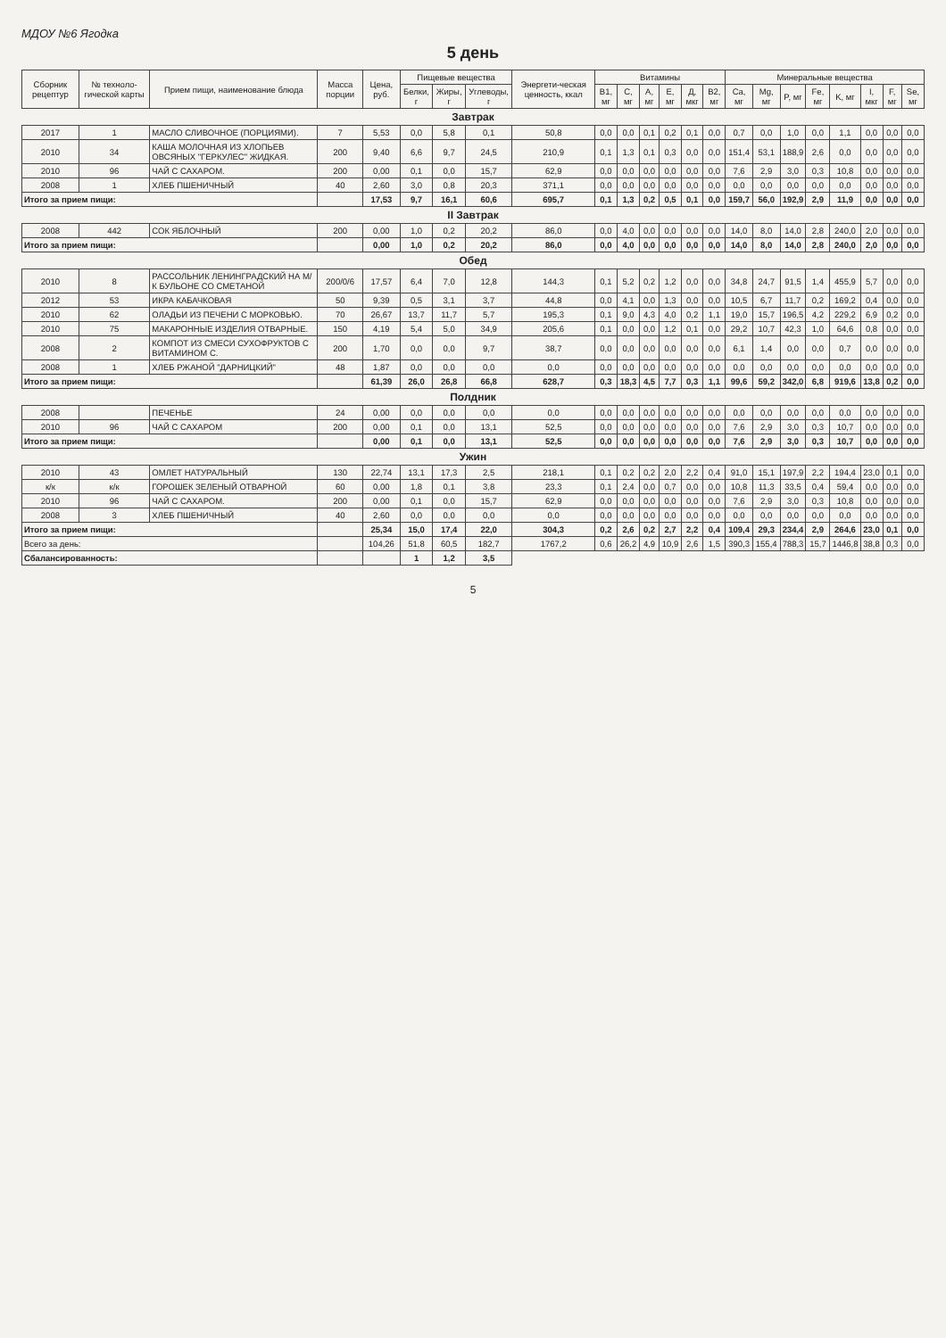МДОУ №6 Ягодка
5 день
| Сборник рецептур | № техноло-гической карты | Прием пищи, наименование блюда | Масса порции | Цена, руб. | Пищевые вещества | | | Энергети-ческая ценность, ккал | Витамины | | | | | | Минеральные вещества | | | | | | | |
| --- | --- | --- | --- | --- | --- | --- | --- | --- | --- | --- | --- | --- | --- | --- | --- | --- | --- | --- | --- | --- | --- | --- |
| | | | | | Белки, г | Жиры, г | Углеводы, г | | B1, мг | C, мг | A, мг | E, мг | Д, мкг | B2, мг | Ca, мг | Mg, мг | P, мг | Fe, мг | K, мг | I, мкг | F, мг | Se, мг |
| Завтрак | | | | | | | | | | | | | | | | | | | | | | |
| 2017 | 1 | МАСЛО СЛИВОЧНОЕ (ПОРЦИЯМИ). | 7 | 5,53 | 0,0 | 5,8 | 0,1 | 50,8 | 0,0 | 0,0 | 0,1 | 0,2 | 0,1 | 0,0 | 0,7 | 0,0 | 1,0 | 0,0 | 1,1 | 0,0 | 0,0 | 0,0 |
| 2010 | 34 | КАША МОЛОЧНАЯ ИЗ ХЛОПЬЕВ ОВСЯНЫХ "ГЕРКУЛЕС" ЖИДКАЯ. | 200 | 9,40 | 6,6 | 9,7 | 24,5 | 210,9 | 0,1 | 1,3 | 0,1 | 0,3 | 0,0 | 0,0 | 151,4 | 53,1 | 188,9 | 2,6 | 0,0 | 0,0 | 0,0 | 0,0 |
| 2010 | 96 | ЧАЙ С САХАРОМ. | 200 | 0,00 | 0,1 | 0,0 | 15,7 | 62,9 | 0,0 | 0,0 | 0,0 | 0,0 | 0,0 | 0,0 | 7,6 | 2,9 | 3,0 | 0,3 | 10,8 | 0,0 | 0,0 | 0,0 |
| 2008 | 1 | ХЛЕБ ПШЕНИЧНЫЙ | 40 | 2,60 | 3,0 | 0,8 | 20,3 | 371,1 | 0,0 | 0,0 | 0,0 | 0,0 | 0,0 | 0,0 | 0,0 | 0,0 | 0,0 | 0,0 | 0,0 | 0,0 | 0,0 | 0,0 |
| Итого за прием пищи: | | | | 17,53 | 9,7 | 16,1 | 60,6 | 695,7 | 0,1 | 1,3 | 0,2 | 0,5 | 0,1 | 0,0 | 159,7 | 56,0 | 192,9 | 2,9 | 11,9 | 0,0 | 0,0 | 0,0 |
| II Завтрак | | | | | | | | | | | | | | | | | | | | | | |
| 2008 | 442 | СОК ЯБЛОЧНЫЙ | 200 | 0,00 | 1,0 | 0,2 | 20,2 | 86,0 | 0,0 | 4,0 | 0,0 | 0,0 | 0,0 | 0,0 | 14,0 | 8,0 | 14,0 | 2,8 | 240,0 | 2,0 | 0,0 | 0,0 |
| Итого за прием пищи: | | | | 0,00 | 1,0 | 0,2 | 20,2 | 86,0 | 0,0 | 4,0 | 0,0 | 0,0 | 0,0 | 0,0 | 14,0 | 8,0 | 14,0 | 2,8 | 240,0 | 2,0 | 0,0 | 0,0 |
| Обед | | | | | | | | | | | | | | | | | | | | | | |
| 2010 | 8 | РАССОЛЬНИК ЛЕНИНГРАДСКИЙ НА М/К БУЛЬОНЕ СО СМЕТАНОЙ | 200/0/6 | 17,57 | 6,4 | 7,0 | 12,8 | 144,3 | 0,1 | 5,2 | 0,2 | 1,2 | 0,0 | 0,0 | 34,8 | 24,7 | 91,5 | 1,4 | 455,9 | 5,7 | 0,0 | 0,0 |
| 2012 | 53 | ИКРА КАБАЧКОВАЯ | 50 | 9,39 | 0,5 | 3,1 | 3,7 | 44,8 | 0,0 | 4,1 | 0,0 | 1,3 | 0,0 | 0,0 | 10,5 | 6,7 | 11,7 | 0,2 | 169,2 | 0,4 | 0,0 | 0,0 |
| 2010 | 62 | ОЛАДЬИ ИЗ ПЕЧЕНИ С МОРКОВЬЮ. | 70 | 26,67 | 13,7 | 11,7 | 5,7 | 195,3 | 0,1 | 9,0 | 4,3 | 4,0 | 0,2 | 1,1 | 19,0 | 15,7 | 196,5 | 4,2 | 229,2 | 6,9 | 0,2 | 0,0 |
| 2010 | 75 | МАКАРОННЫЕ ИЗДЕЛИЯ ОТВАРНЫЕ. | 150 | 4,19 | 5,4 | 5,0 | 34,9 | 205,6 | 0,1 | 0,0 | 0,0 | 1,2 | 0,1 | 0,0 | 29,2 | 10,7 | 42,3 | 1,0 | 64,6 | 0,8 | 0,0 | 0,0 |
| 2008 | 2 | КОМПОТ ИЗ СМЕСИ СУХОФРУКТОВ С ВИТАМИНОМ С. | 200 | 1,70 | 0,0 | 0,0 | 9,7 | 38,7 | 0,0 | 0,0 | 0,0 | 0,0 | 0,0 | 0,0 | 6,1 | 1,4 | 0,0 | 0,0 | 0,7 | 0,0 | 0,0 | 0,0 |
| 2008 | 1 | ХЛЕБ РЖАНОЙ "ДАРНИЦКИЙ" | 48 | 1,87 | 0,0 | 0,0 | 0,0 | 0,0 | 0,0 | 0,0 | 0,0 | 0,0 | 0,0 | 0,0 | 0,0 | 0,0 | 0,0 | 0,0 | 0,0 | 0,0 | 0,0 | 0,0 |
| Итого за прием пищи: | | | | 61,39 | 26,0 | 26,8 | 66,8 | 628,7 | 0,3 | 18,3 | 4,5 | 7,7 | 0,3 | 1,1 | 99,6 | 59,2 | 342,0 | 6,8 | 919,6 | 13,8 | 0,2 | 0,0 |
| Полдник | | | | | | | | | | | | | | | | | | | | | | |
| 2008 | | ПЕЧЕНЬЕ | 24 | 0,00 | 0,0 | 0,0 | 0,0 | 0,0 | 0,0 | 0,0 | 0,0 | 0,0 | 0,0 | 0,0 | 0,0 | 0,0 | 0,0 | 0,0 | 0,0 | 0,0 | 0,0 | 0,0 |
| 2010 | 96 | ЧАЙ С САХАРОМ | 200 | 0,00 | 0,1 | 0,0 | 13,1 | 52,5 | 0,0 | 0,0 | 0,0 | 0,0 | 0,0 | 0,0 | 7,6 | 2,9 | 3,0 | 0,3 | 10,7 | 0,0 | 0,0 | 0,0 |
| Итого за прием пищи: | | | | 0,00 | 0,1 | 0,0 | 13,1 | 52,5 | 0,0 | 0,0 | 0,0 | 0,0 | 0,0 | 0,0 | 7,6 | 2,9 | 3,0 | 0,3 | 10,7 | 0,0 | 0,0 | 0,0 |
| Ужин | | | | | | | | | | | | | | | | | | | | | | |
| 2010 | 43 | ОМЛЕТ НАТУРАЛЬНЫЙ | 130 | 22,74 | 13,1 | 17,3 | 2,5 | 218,1 | 0,1 | 0,2 | 0,2 | 2,0 | 2,2 | 0,4 | 91,0 | 15,1 | 197,9 | 2,2 | 194,4 | 23,0 | 0,1 | 0,0 |
| к/к | к/к | ГОРОШЕК ЗЕЛЕНЫЙ ОТВАРНОЙ | 60 | 0,00 | 1,8 | 0,1 | 3,8 | 23,3 | 0,1 | 2,4 | 0,0 | 0,7 | 0,0 | 0,0 | 10,8 | 11,3 | 33,5 | 0,4 | 59,4 | 0,0 | 0,0 | 0,0 |
| 2010 | 96 | ЧАЙ С САХАРОМ. | 200 | 0,00 | 0,1 | 0,0 | 15,7 | 62,9 | 0,0 | 0,0 | 0,0 | 0,0 | 0,0 | 0,0 | 7,6 | 2,9 | 3,0 | 0,3 | 10,8 | 0,0 | 0,0 | 0,0 |
| 2008 | 3 | ХЛЕБ ПШЕНИЧНЫЙ | 40 | 2,60 | 0,0 | 0,0 | 0,0 | 0,0 | 0,0 | 0,0 | 0,0 | 0,0 | 0,0 | 0,0 | 0,0 | 0,0 | 0,0 | 0,0 | 0,0 | 0,0 | 0,0 | 0,0 |
| Итого за прием пищи: | | | | 25,34 | 15,0 | 17,4 | 22,0 | 304,3 | 0,2 | 2,6 | 0,2 | 2,7 | 2,2 | 0,4 | 109,4 | 29,3 | 234,4 | 2,9 | 264,6 | 23,0 | 0,1 | 0,0 |
| Всего за день: | | | | 104,26 | 51,8 | 60,5 | 182,7 | 1767,2 | 0,6 | 26,2 | 4,9 | 10,9 | 2,6 | 1,5 | 390,3 | 155,4 | 788,3 | 15,7 | 1446,8 | 38,8 | 0,3 | 0,0 |
| Сбалансированность: | | | | | 1 | 1,2 | 3,5 | | | | | | | | | | | | | | | |
5